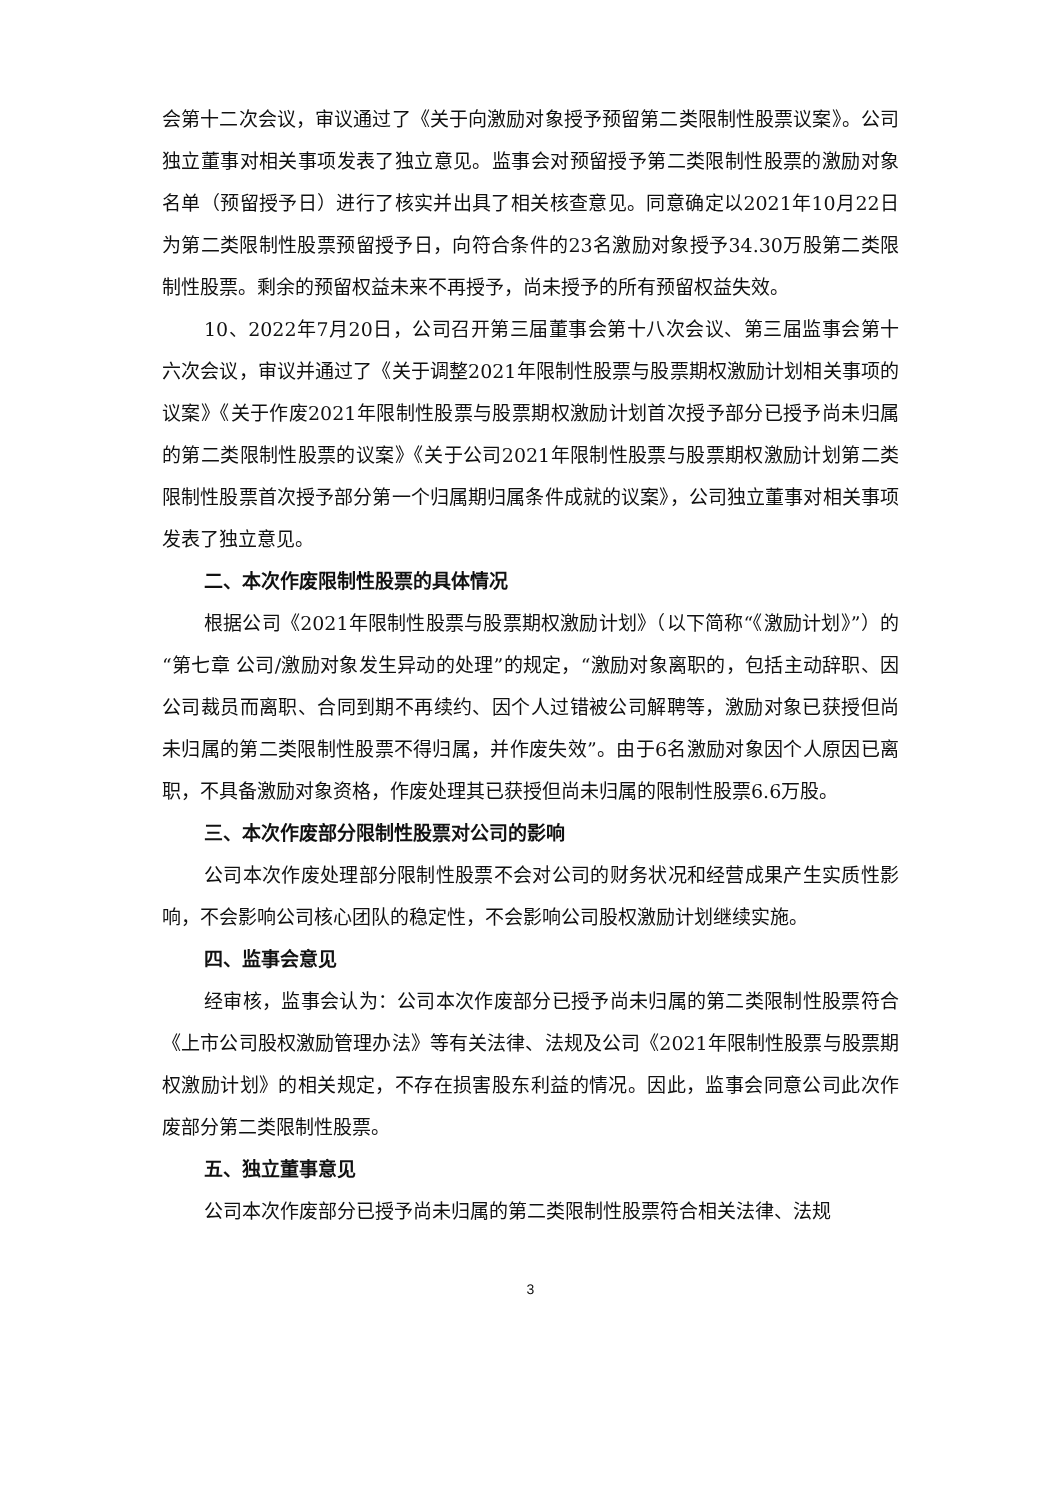会第十二次会议，审议通过了《关于向激励对象授予预留第二类限制性股票议案》。公司独立董事对相关事项发表了独立意见。监事会对预留授予第二类限制性股票的激励对象名单（预留授予日）进行了核实并出具了相关核查意见。同意确定以2021年10月22日为第二类限制性股票预留授予日，向符合条件的23名激励对象授予34.30万股第二类限制性股票。剩余的预留权益未来不再授予，尚未授予的所有预留权益失效。
10、2022年7月20日，公司召开第三届董事会第十八次会议、第三届监事会第十六次会议，审议并通过了《关于调整2021年限制性股票与股票期权激励计划相关事项的议案》《关于作废2021年限制性股票与股票期权激励计划首次授予部分已授予尚未归属的第二类限制性股票的议案》《关于公司2021年限制性股票与股票期权激励计划第二类限制性股票首次授予部分第一个归属期归属条件成就的议案》，公司独立董事对相关事项发表了独立意见。
二、本次作废限制性股票的具体情况
根据公司《2021年限制性股票与股票期权激励计划》（以下简称“《激励计划》”）的“第七章 公司/激励对象发生异动的处理”的规定，“激励对象离职的，包括主动辞职、因公司裁员而离职、合同到期不再续约、因个人过错被公司解聘等，激励对象已获授但尚未归属的第二类限制性股票不得归属，并作废失效”。由于6名激励对象因个人原因已离职，不具备激励对象资格，作废处理其已获授但尚未归属的限制性股票6.6万股。
三、本次作废部分限制性股票对公司的影响
公司本次作废处理部分限制性股票不会对公司的财务状况和经营成果产生实质性影响，不会影响公司核心团队的稳定性，不会影响公司股权激励计划继续实施。
四、监事会意见
经审核，监事会认为：公司本次作废部分已授予尚未归属的第二类限制性股票符合《上市公司股权激励管理办法》等有关法律、法规及公司《2021年限制性股票与股票期权激励计划》的相关规定，不存在损害股东利益的情况。因此，监事会同意公司此次作废部分第二类限制性股票。
五、独立董事意见
公司本次作废部分已授予尚未归属的第二类限制性股票符合相关法律、法规
3